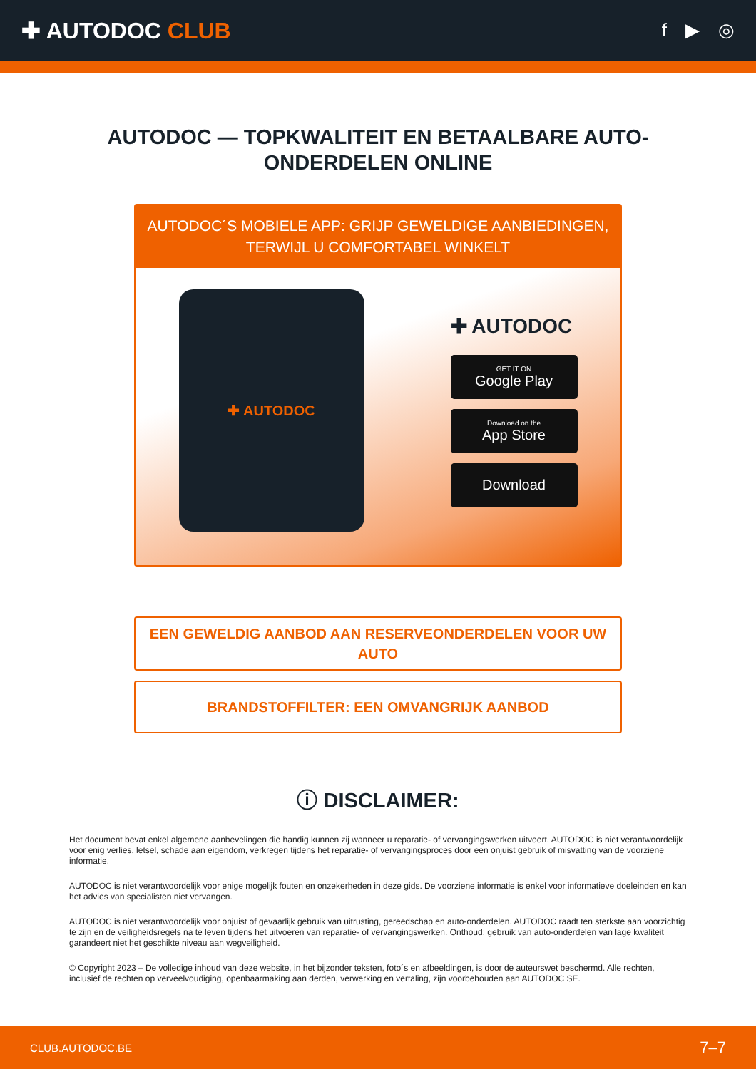✚ AUTODOC CLUB
f ▶ ◎
AUTODOC — TOPKWALITEIT EN BETAALBARE AUTO-ONDERDELEN ONLINE
AUTODOC´S MOBIELE APP: GRIJP GEWELDIGE AANBIEDINGEN, TERWIJL U COMFORTABEL WINKELT
✚ AUTODOC
✚ AUTODOC
GET IT ON
Google Play
Download on the
App Store
Download
EEN GEWELDIG AANBOD AAN RESERVEONDERDELEN VOOR UW AUTO
BRANDSTOFFILTER: EEN OMVANGRIJK AANBOD
ⓘ DISCLAIMER:
Het document bevat enkel algemene aanbevelingen die handig kunnen zij wanneer u reparatie- of vervangingswerken uitvoert. AUTODOC is niet verantwoordelijk voor enig verlies, letsel, schade aan eigendom, verkregen tijdens het reparatie- of vervangingsproces door een onjuist gebruik of misvatting van de voorziene informatie.
AUTODOC is niet verantwoordelijk voor enige mogelijk fouten en onzekerheden in deze gids. De voorziene informatie is enkel voor informatieve doeleinden en kan het advies van specialisten niet vervangen.
AUTODOC is niet verantwoordelijk voor onjuist of gevaarlijk gebruik van uitrusting, gereedschap en auto-onderdelen. AUTODOC raadt ten sterkste aan voorzichtig te zijn en de veiligheidsregels na te leven tijdens het uitvoeren van reparatie- of vervangingswerken. Onthoud: gebruik van auto-onderdelen van lage kwaliteit garandeert niet het geschikte niveau aan wegveiligheid.
© Copyright 2023 – De volledige inhoud van deze website, in het bijzonder teksten, foto´s en afbeeldingen, is door de auteurswet beschermd. Alle rechten, inclusief de rechten op verveelvoudiging, openbaarmaking aan derden, verwerking en vertaling, zijn voorbehouden aan AUTODOC SE.
CLUB.AUTODOC.BE 7–7